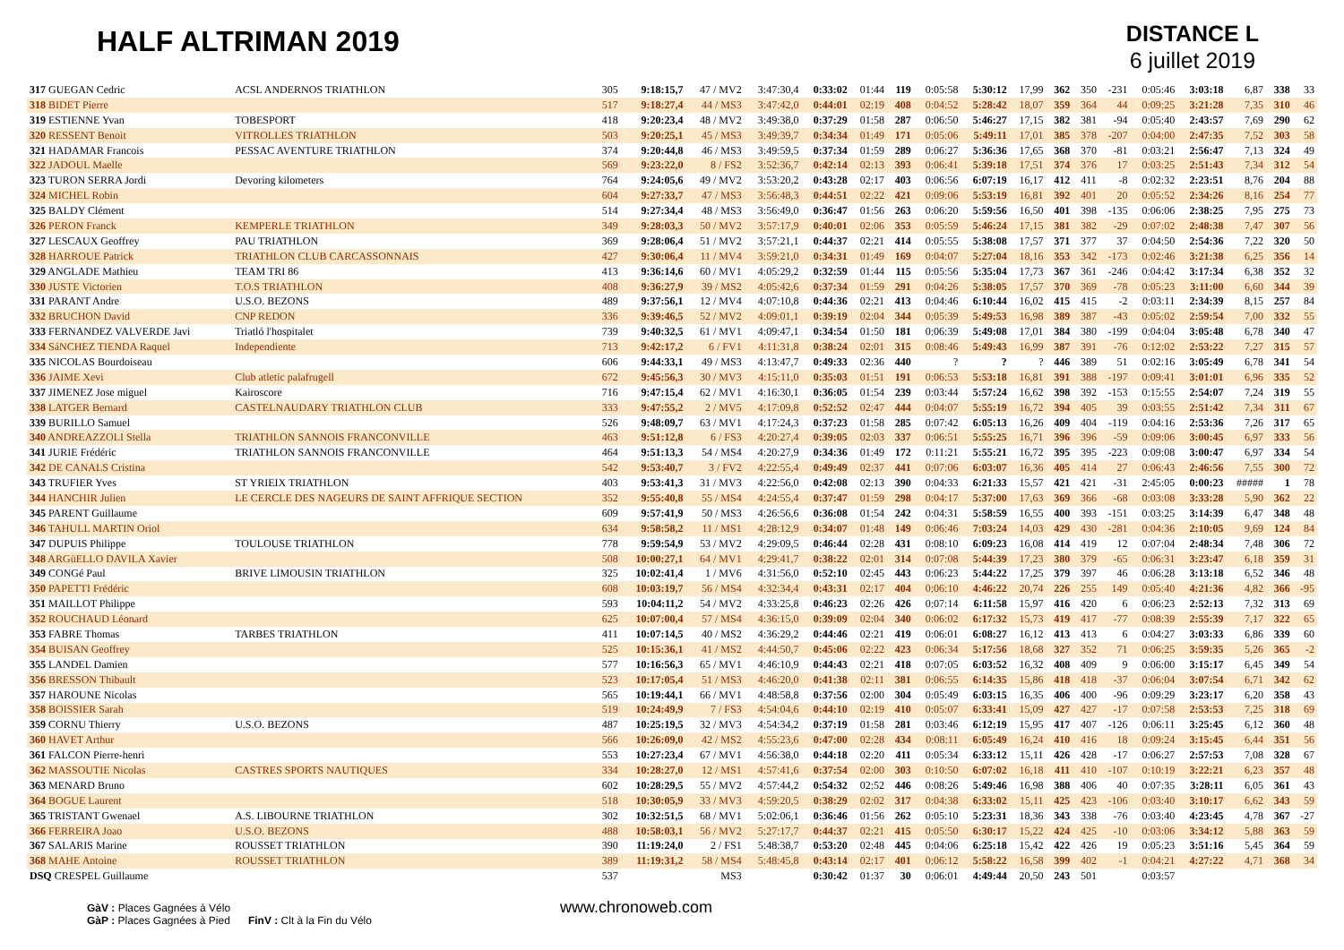HALF ALTRIMAN 2019
DISTANCE L
6 juillet 2019
| 317 GUEGAN Cedric | ACSL ANDERNOS TRIATHLON | 305 | 9:18:15,7 | 47 / MV2 | 3:47:30,4 | 0:33:02 | 01:44 | 119 | 0:05:58 | 5:30:12 | 17,99 | 362 | 350 | -231 | 0:05:46 | 3:03:18 | 6,87 | 338 | 33 |
| 318 BIDET Pierre | | 517 | 9:18:27,4 | 44 / MS3 | 3:47:42,0 | 0:44:01 | 02:19 | 408 | 0:04:52 | 5:28:42 | 18,07 | 359 | 364 | 44 | 0:09:25 | 3:21:28 | 7,35 | 310 | 46 |
| 319 ESTIENNE Yvan | TOBESPORT | 418 | 9:20:23,4 | 48 / MV2 | 3:49:38,0 | 0:37:29 | 01:58 | 287 | 0:06:50 | 5:46:27 | 17,15 | 382 | 381 | -94 | 0:05:40 | 2:43:57 | 7,69 | 290 | 62 |
| 320 RESSENT Benoit | VITROLLES TRIATHLON | 503 | 9:20:25,1 | 45 / MS3 | 3:49:39,7 | 0:34:34 | 01:49 | 171 | 0:05:06 | 5:49:11 | 17,01 | 385 | 378 | -207 | 0:04:00 | 2:47:35 | 7,52 | 303 | 58 |
| 321 HADAMAR Francois | PESSAC AVENTURE TRIATHLON | 374 | 9:20:44,8 | 46 / MS3 | 3:49:59,5 | 0:37:34 | 01:59 | 289 | 0:06:27 | 5:36:36 | 17,65 | 368 | 370 | -81 | 0:03:21 | 2:56:47 | 7,13 | 324 | 49 |
| 322 JADOUL Maelle | | 569 | 9:23:22,0 | 8 / FS2 | 3:52:36,7 | 0:42:14 | 02:13 | 393 | 0:06:41 | 5:39:18 | 17,51 | 374 | 376 | 17 | 0:03:25 | 2:51:43 | 7,34 | 312 | 54 |
| 323 TURON SERRA Jordi | Devoring kilometers | 764 | 9:24:05,6 | 49 / MV2 | 3:53:20,2 | 0:43:28 | 02:17 | 403 | 0:06:56 | 6:07:19 | 16,17 | 412 | 411 | -8 | 0:02:32 | 2:23:51 | 8,76 | 204 | 88 |
| 324 MICHEL Robin | | 604 | 9:27:33,7 | 47 / MS3 | 3:56:48,3 | 0:44:51 | 02:22 | 421 | 0:09:06 | 5:53:19 | 16,81 | 392 | 401 | 20 | 0:05:52 | 2:34:26 | 8,16 | 254 | 77 |
| 325 BALDY Clément | | 514 | 9:27:34,4 | 48 / MS3 | 3:56:49,0 | 0:36:47 | 01:56 | 263 | 0:06:20 | 5:59:56 | 16,50 | 401 | 398 | -135 | 0:06:06 | 2:38:25 | 7,95 | 275 | 73 |
| 326 PERON Franck | KEMPERLE TRIATHLON | 349 | 9:28:03,3 | 50 / MV2 | 3:57:17,9 | 0:40:01 | 02:06 | 353 | 0:05:59 | 5:46:24 | 17,15 | 381 | 382 | -29 | 0:07:02 | 2:48:38 | 7,47 | 307 | 56 |
| 327 LESCAUX Geoffrey | PAU TRIATHLON | 369 | 9:28:06,4 | 51 / MV2 | 3:57:21,1 | 0:44:37 | 02:21 | 414 | 0:05:55 | 5:38:08 | 17,57 | 371 | 377 | 37 | 0:04:50 | 2:54:36 | 7,22 | 320 | 50 |
| 328 HARROUE Patrick | TRIATHLON CLUB CARCASSONNAIS | 427 | 9:30:06,4 | 11 / MV4 | 3:59:21,0 | 0:34:31 | 01:49 | 169 | 0:04:07 | 5:27:04 | 18,16 | 353 | 342 | -173 | 0:02:46 | 3:21:38 | 6,25 | 356 | 14 |
| 329 ANGLADE Mathieu | TEAM TRI 86 | 413 | 9:36:14,6 | 60 / MV1 | 4:05:29,2 | 0:32:59 | 01:44 | 115 | 0:05:56 | 5:35:04 | 17,73 | 367 | 361 | -246 | 0:04:42 | 3:17:34 | 6,38 | 352 | 32 |
| 330 JUSTE Victorien | T.O.S TRIATHLON | 408 | 9:36:27,9 | 39 / MS2 | 4:05:42,6 | 0:37:34 | 01:59 | 291 | 0:04:26 | 5:38:05 | 17,57 | 370 | 369 | -78 | 0:05:23 | 3:11:00 | 6,60 | 344 | 39 |
| 331 PARANT Andre | U.S.O. BEZONS | 489 | 9:37:56,1 | 12 / MV4 | 4:07:10,8 | 0:44:36 | 02:21 | 413 | 0:04:46 | 6:10:44 | 16,02 | 415 | 415 | -2 | 0:03:11 | 2:34:39 | 8,15 | 257 | 84 |
| 332 BRUCHON David | CNP REDON | 336 | 9:39:46,5 | 52 / MV2 | 4:09:01,1 | 0:39:19 | 02:04 | 344 | 0:05:39 | 5:49:53 | 16,98 | 389 | 387 | -43 | 0:05:02 | 2:59:54 | 7,00 | 332 | 55 |
| 333 FERNANDEZ VALVERDE Javi | Triatló l'hospitalet | 739 | 9:40:32,5 | 61 / MV1 | 4:09:47,1 | 0:34:54 | 01:50 | 181 | 0:06:39 | 5:49:08 | 17,01 | 384 | 380 | -199 | 0:04:04 | 3:05:48 | 6,78 | 340 | 47 |
| 334 SáNCHEZ TIENDA Raquel | Independiente | 713 | 9:42:17,2 | 6 / FV1 | 4:11:31,8 | 0:38:24 | 02:01 | 315 | 0:08:46 | 5:49:43 | 16,99 | 387 | 391 | -76 | 0:12:02 | 2:53:22 | 7,27 | 315 | 57 |
| 335 NICOLAS Bourdoiseau | | 606 | 9:44:33,1 | 49 / MS3 | 4:13:47,7 | 0:49:33 | 02:36 | 440 | ? | ? | ? | 446 | 389 | 51 | 0:02:16 | 3:05:49 | 6,78 | 341 | 54 |
| 336 JAIME Xevi | Club atletic palafrugell | 672 | 9:45:56,3 | 30 / MV3 | 4:15:11,0 | 0:35:03 | 01:51 | 191 | 0:06:53 | 5:53:18 | 16,81 | 391 | 388 | -197 | 0:09:41 | 3:01:01 | 6,96 | 335 | 52 |
| 337 JIMENEZ Jose miguel | Kairoscore | 716 | 9:47:15,4 | 62 / MV1 | 4:16:30,1 | 0:36:05 | 01:54 | 239 | 0:03:44 | 5:57:24 | 16,62 | 398 | 392 | -153 | 0:15:55 | 2:54:07 | 7,24 | 319 | 55 |
| 338 LATGER Bernard | CASTELNAUDARY TRIATHLON CLUB | 333 | 9:47:55,2 | 2 / MV5 | 4:17:09,8 | 0:52:52 | 02:47 | 444 | 0:04:07 | 5:55:19 | 16,72 | 394 | 405 | 39 | 0:03:55 | 2:51:42 | 7,34 | 311 | 67 |
| 339 BURILLO Samuel | | 526 | 9:48:09,7 | 63 / MV1 | 4:17:24,3 | 0:37:23 | 01:58 | 285 | 0:07:42 | 6:05:13 | 16,26 | 409 | 404 | -119 | 0:04:16 | 2:53:36 | 7,26 | 317 | 65 |
| 340 ANDREAZZOLI Stella | TRIATHLON SANNOIS FRANCONVILLE | 463 | 9:51:12,8 | 6 / FS3 | 4:20:27,4 | 0:39:05 | 02:03 | 337 | 0:06:51 | 5:55:25 | 16,71 | 396 | 396 | -59 | 0:09:06 | 3:00:45 | 6,97 | 333 | 56 |
| 341 JURIE Frédéric | TRIATHLON SANNOIS FRANCONVILLE | 464 | 9:51:13,3 | 54 / MS4 | 4:20:27,9 | 0:34:36 | 01:49 | 172 | 0:11:21 | 5:55:21 | 16,72 | 395 | 395 | -223 | 0:09:08 | 3:00:47 | 6,97 | 334 | 54 |
| 342 DE CANALS Cristina | | 542 | 9:53:40,7 | 3 / FV2 | 4:22:55,4 | 0:49:49 | 02:37 | 441 | 0:07:06 | 6:03:07 | 16,36 | 405 | 414 | 27 | 0:06:43 | 2:46:56 | 7,55 | 300 | 72 |
| 343 TRUFIER Yves | ST YRIEIX TRIATHLON | 403 | 9:53:41,3 | 31 / MV3 | 4:22:56,0 | 0:42:08 | 02:13 | 390 | 0:04:33 | 6:21:33 | 15,57 | 421 | 421 | -31 | 2:45:05 | 0:00:23 | ##### | 1 | 78 |
| 344 HANCHIR Julien | LE CERCLE DES NAGEURS DE SAINT AFFRIQUE SECTION | 352 | 9:55:40,8 | 55 / MS4 | 4:24:55,4 | 0:37:47 | 01:59 | 298 | 0:04:17 | 5:37:00 | 17,63 | 369 | 366 | -68 | 0:03:08 | 3:33:28 | 5,90 | 362 | 22 |
| 345 PARENT Guillaume | | 609 | 9:57:41,9 | 50 / MS3 | 4:26:56,6 | 0:36:08 | 01:54 | 242 | 0:04:31 | 5:58:59 | 16,55 | 400 | 393 | -151 | 0:03:25 | 3:14:39 | 6,47 | 348 | 48 |
| 346 TAHULL MARTIN Oriol | | 634 | 9:58:58,2 | 11 / MS1 | 4:28:12,9 | 0:34:07 | 01:48 | 149 | 0:06:46 | 7:03:24 | 14,03 | 429 | 430 | -281 | 0:04:36 | 2:10:05 | 9,69 | 124 | 84 |
| 347 DUPUIS Philippe | TOULOUSE TRIATHLON | 778 | 9:59:54,9 | 53 / MV2 | 4:29:09,5 | 0:46:44 | 02:28 | 431 | 0:08:10 | 6:09:23 | 16,08 | 414 | 419 | 12 | 0:07:04 | 2:48:34 | 7,48 | 306 | 72 |
| 348 ARGüELLO DAVILA Xavier | | 508 | 10:00:27,1 | 64 / MV1 | 4:29:41,7 | 0:38:22 | 02:01 | 314 | 0:07:08 | 5:44:39 | 17,23 | 380 | 379 | -65 | 0:06:31 | 3:23:47 | 6,18 | 359 | 31 |
| 349 CONGé Paul | BRIVE LIMOUSIN TRIATHLON | 325 | 10:02:41,4 | 1 / MV6 | 4:31:56,0 | 0:52:10 | 02:45 | 443 | 0:06:23 | 5:44:22 | 17,25 | 379 | 397 | 46 | 0:06:28 | 3:13:18 | 6,52 | 346 | 48 |
| 350 PAPETTI Frédéric | | 608 | 10:03:19,7 | 56 / MS4 | 4:32:34,4 | 0:43:31 | 02:17 | 404 | 0:06:10 | 4:46:22 | 20,74 | 226 | 255 | 149 | 0:05:40 | 4:21:36 | 4,82 | 366 | -95 |
| 351 MAILLOT Philippe | | 593 | 10:04:11,2 | 54 / MV2 | 4:33:25,8 | 0:46:23 | 02:26 | 426 | 0:07:14 | 6:11:58 | 15,97 | 416 | 420 | 6 | 0:06:23 | 2:52:13 | 7,32 | 313 | 69 |
| 352 ROUCHAUD Léonard | | 625 | 10:07:00,4 | 57 / MS4 | 4:36:15,0 | 0:39:09 | 02:04 | 340 | 0:06:02 | 6:17:32 | 15,73 | 419 | 417 | -77 | 0:08:39 | 2:55:39 | 7,17 | 322 | 65 |
| 353 FABRE Thomas | TARBES TRIATHLON | 411 | 10:07:14,5 | 40 / MS2 | 4:36:29,2 | 0:44:46 | 02:21 | 419 | 0:06:01 | 6:08:27 | 16,12 | 413 | 413 | 6 | 0:04:27 | 3:03:33 | 6,86 | 339 | 60 |
| 354 BUISAN Geoffrey | | 525 | 10:15:36,1 | 41 / MS2 | 4:44:50,7 | 0:45:06 | 02:22 | 423 | 0:06:34 | 5:17:56 | 18,68 | 327 | 352 | 71 | 0:06:25 | 3:59:35 | 5,26 | 365 | -2 |
| 355 LANDEL Damien | | 577 | 10:16:56,3 | 65 / MV1 | 4:46:10,9 | 0:44:43 | 02:21 | 418 | 0:07:05 | 6:03:52 | 16,32 | 408 | 409 | 9 | 0:06:00 | 3:15:17 | 6,45 | 349 | 54 |
| 356 BRESSON Thibault | | 523 | 10:17:05,4 | 51 / MS3 | 4:46:20,0 | 0:41:38 | 02:11 | 381 | 0:06:55 | 6:14:35 | 15,86 | 418 | 418 | -37 | 0:06:04 | 3:07:54 | 6,71 | 342 | 62 |
| 357 HAROUNE Nicolas | | 565 | 10:19:44,1 | 66 / MV1 | 4:48:58,8 | 0:37:56 | 02:00 | 304 | 0:05:49 | 6:03:15 | 16,35 | 406 | 400 | -96 | 0:09:29 | 3:23:17 | 6,20 | 358 | 43 |
| 358 BOISSIER Sarah | | 519 | 10:24:49,9 | 7 / FS3 | 4:54:04,6 | 0:44:10 | 02:19 | 410 | 0:05:07 | 6:33:41 | 15,09 | 427 | 427 | -17 | 0:07:58 | 2:53:53 | 7,25 | 318 | 69 |
| 359 CORNU Thierry | U.S.O. BEZONS | 487 | 10:25:19,5 | 32 / MV3 | 4:54:34,2 | 0:37:19 | 01:58 | 281 | 0:03:46 | 6:12:19 | 15,95 | 417 | 407 | -126 | 0:06:11 | 3:25:45 | 6,12 | 360 | 48 |
| 360 HAVET Arthur | | 566 | 10:26:09,0 | 42 / MS2 | 4:55:23,6 | 0:47:00 | 02:28 | 434 | 0:08:11 | 6:05:49 | 16,24 | 410 | 416 | 18 | 0:09:24 | 3:15:45 | 6,44 | 351 | 56 |
| 361 FALCON Pierre-henri | | 553 | 10:27:23,4 | 67 / MV1 | 4:56:38,0 | 0:44:18 | 02:20 | 411 | 0:05:34 | 6:33:12 | 15,11 | 426 | 428 | -17 | 0:06:27 | 2:57:53 | 7,08 | 328 | 67 |
| 362 MASSOUTIE Nicolas | CASTRES SPORTS NAUTIQUES | 334 | 10:28:27,0 | 12 / MS1 | 4:57:41,6 | 0:37:54 | 02:00 | 303 | 0:10:50 | 6:07:02 | 16,18 | 411 | 410 | -107 | 0:10:19 | 3:22:21 | 6,23 | 357 | 48 |
| 363 MENARD Bruno | | 602 | 10:28:29,5 | 55 / MV2 | 4:57:44,2 | 0:54:32 | 02:52 | 446 | 0:08:26 | 5:49:46 | 16,98 | 388 | 406 | 40 | 0:07:35 | 3:28:11 | 6,05 | 361 | 43 |
| 364 BOGUE Laurent | | 518 | 10:30:05,9 | 33 / MV3 | 4:59:20,5 | 0:38:29 | 02:02 | 317 | 0:04:38 | 6:33:02 | 15,11 | 425 | 423 | -106 | 0:03:40 | 3:10:17 | 6,62 | 343 | 59 |
| 365 TRISTANT Gwenael | A.S. LIBOURNE TRIATHLON | 302 | 10:32:51,5 | 68 / MV1 | 5:02:06,1 | 0:36:46 | 01:56 | 262 | 0:05:10 | 5:23:31 | 18,36 | 343 | 338 | -76 | 0:03:40 | 4:23:45 | 4,78 | 367 | -27 |
| 366 FERREIRA Joao | U.S.O. BEZONS | 488 | 10:58:03,1 | 56 / MV2 | 5:27:17,7 | 0:44:37 | 02:21 | 415 | 0:05:50 | 6:30:17 | 15,22 | 424 | 425 | -10 | 0:03:06 | 3:34:12 | 5,88 | 363 | 59 |
| 367 SALARIS Marine | ROUSSET TRIATHLON | 390 | 11:19:24,0 | 2 / FS1 | 5:48:38,7 | 0:53:20 | 02:48 | 445 | 0:04:06 | 6:25:18 | 15,42 | 422 | 426 | 19 | 0:05:23 | 3:51:16 | 5,45 | 364 | 59 |
| 368 MAHE Antoine | ROUSSET TRIATHLON | 389 | 11:19:31,2 | 58 / MS4 | 5:48:45,8 | 0:43:14 | 02:17 | 401 | 0:06:12 | 5:58:22 | 16,58 | 399 | 402 | -1 | 0:04:21 | 4:27:22 | 4,71 | 368 | 34 |
| DSQ CRESPEL Guillaume | | 537 | | MS3 | | 0:30:42 | 01:37 | 30 | 0:06:01 | 4:49:44 | 20,50 | 243 | 501 | | 0:03:57 | | | | |
GàV : Places Gagnées à Vélo
GàP : Places Gagnées à Pied FinV : Clt à la Fin du Vélo
www.chronoweb.com